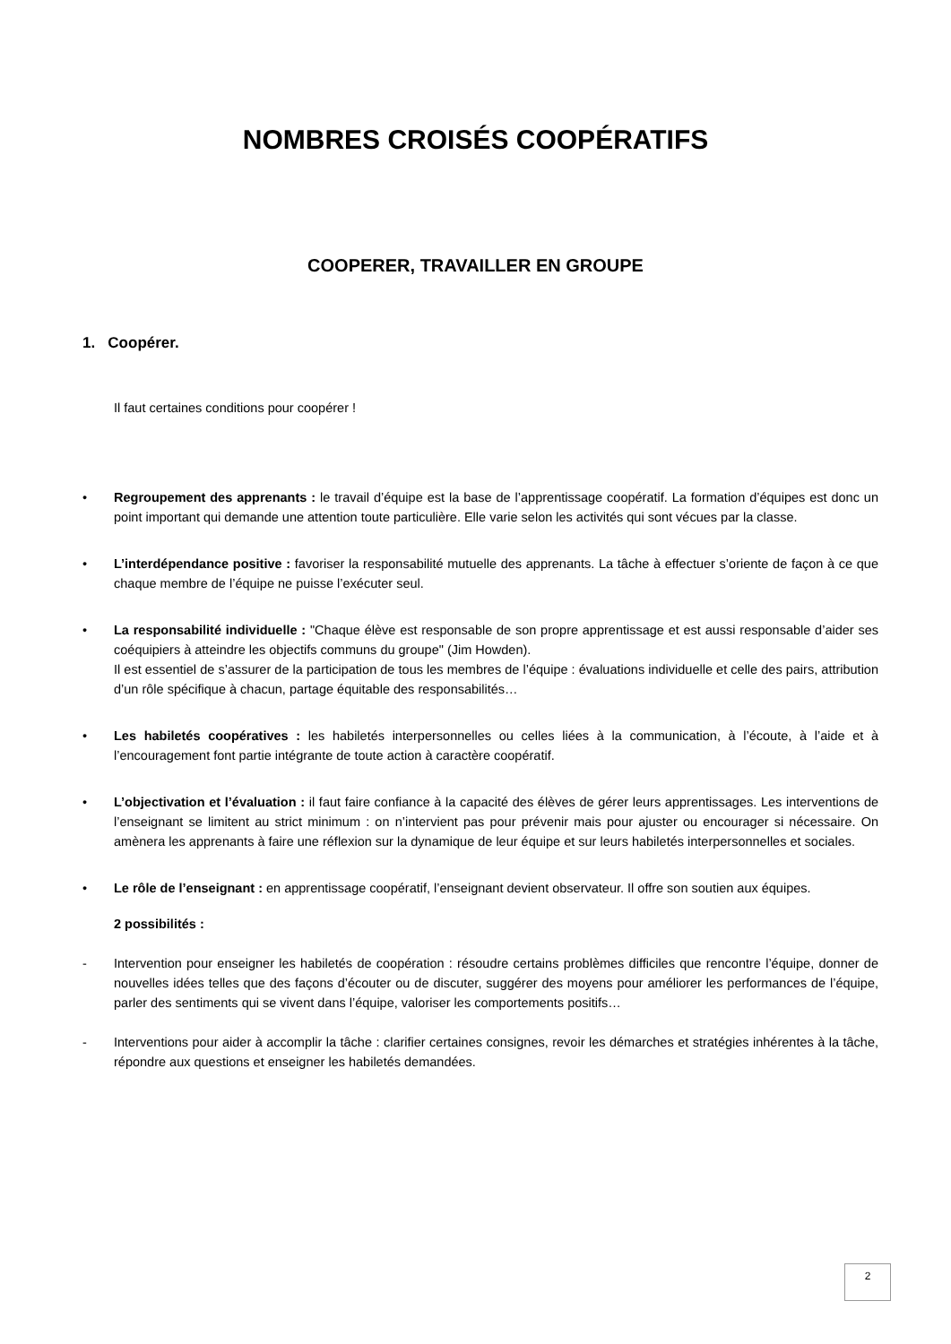NOMBRES CROISÉS COOPÉRATIFS
COOPERER, TRAVAILLER EN GROUPE
1. Coopérer.
Il faut certaines conditions pour coopérer !
• Regroupement des apprenants : le travail d’équipe est la base de l’apprentissage coopératif. La formation d’équipes est donc un point important qui demande une attention toute particulière. Elle varie selon les activités qui sont vécues par la classe.
• L’interdépendance positive : favoriser la responsabilité mutuelle des apprenants. La tâche à effectuer s’oriente de façon à ce que chaque membre de l’équipe ne puisse l’exécuter seul.
• La responsabilité individuelle : "Chaque élève est responsable de son propre apprentissage et est aussi responsable d’aider ses coéquipiers à atteindre les objectifs communs du groupe" (Jim Howden).
Il est essentiel de s’assurer de la participation de tous les membres de l’équipe : évaluations individuelle et celle des pairs, attribution d’un rôle spécifique à chacun, partage équitable des responsabilités…
• Les habiletés coopératives : les habiletés interpersonnelles ou celles liées à la communication, à l’écoute, à l’aide et à l’encouragement font partie intégrante de toute action à caractère coopératif.
• L’objectivation et l’évaluation : il faut faire confiance à la capacité des élèves de gérer leurs apprentissages. Les interventions de l’enseignant se limitent au strict minimum : on n’intervient pas pour prévenir mais pour ajuster ou encourager si nécessaire. On amènera les apprenants à faire une réflexion sur la dynamique de leur équipe et sur leurs habiletés interpersonnelles et sociales.
• Le rôle de l’enseignant : en apprentissage coopératif, l’enseignant devient observateur. Il offre son soutien aux équipes.
2 possibilités :
- Intervention pour enseigner les habiletés de coopération : résoudre certains problèmes difficiles que rencontre l’équipe, donner de nouvelles idées telles que des façons d’écouter ou de discuter, suggérer des moyens pour améliorer les performances de l’équipe, parler des sentiments qui se vivent dans l’équipe, valoriser les comportements positifs…
- Interventions pour aider à accomplir la tâche : clarifier certaines consignes, revoir les démarches et stratégies inhérentes à la tâche, répondre aux questions et enseigner les habiletés demandées.
2